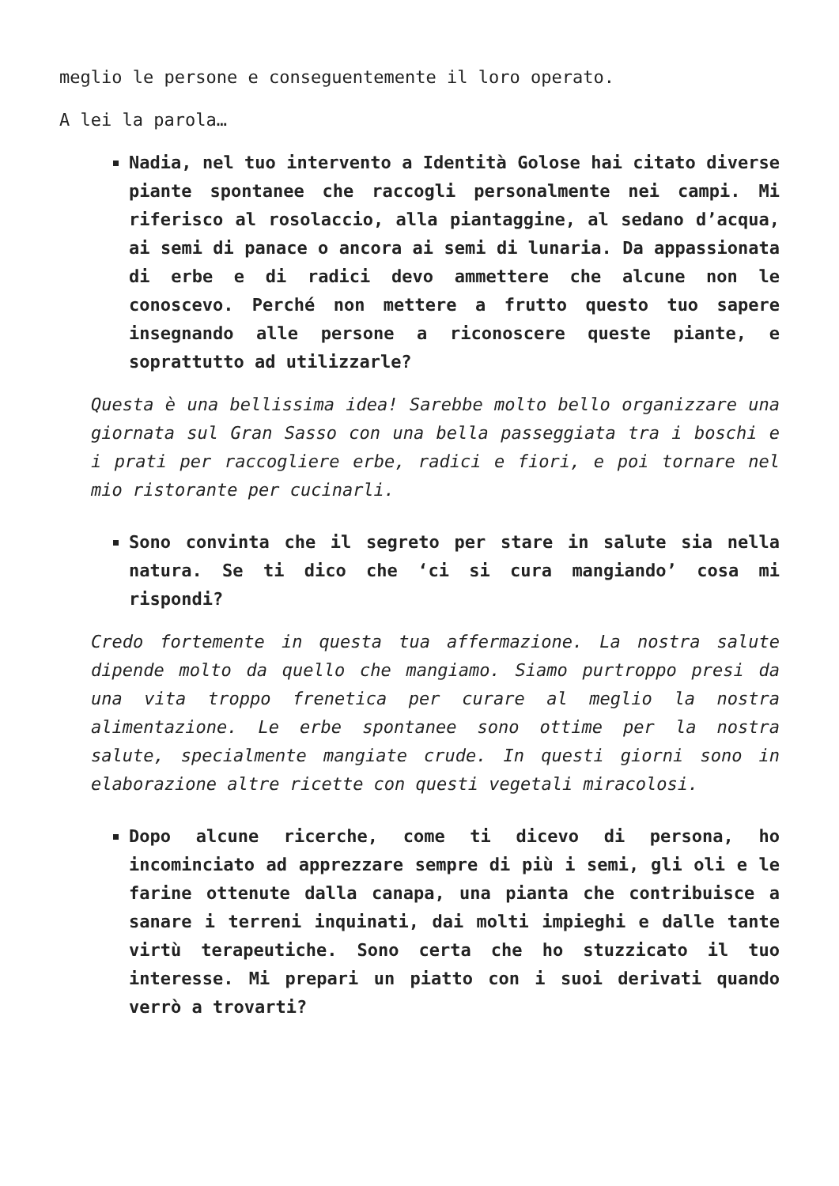meglio le persone e conseguentemente il loro operato.
A lei la parola…
Nadia, nel tuo intervento a Identità Golose hai citato diverse piante spontanee che raccogli personalmente nei campi. Mi riferisco al rosolaccio, alla piantaggine, al sedano d’acqua, ai semi di panace o ancora ai semi di lunaria. Da appassionata di erbe e di radici devo ammettere che alcune non le conoscevo. Perché non mettere a frutto questo tuo sapere insegnando alle persone a riconoscere queste piante, e soprattutto ad utilizzarle?
Questa è una bellissima idea! Sarebbe molto bello organizzare una giornata sul Gran Sasso con una bella passeggiata tra i boschi e i prati per raccogliere erbe, radici e fiori, e poi tornare nel mio ristorante per cucinarli.
Sono convinta che il segreto per stare in salute sia nella natura. Se ti dico che ‘ci si cura mangiando’ cosa mi rispondi?
Credo fortemente in questa tua affermazione. La nostra salute dipende molto da quello che mangiamo. Siamo purtroppo presi da una vita troppo frenetica per curare al meglio la nostra alimentazione. Le erbe spontanee sono ottime per la nostra salute, specialmente mangiate crude. In questi giorni sono in elaborazione altre ricette con questi vegetali miracolosi.
Dopo alcune ricerche, come ti dicevo di persona, ho incominciato ad apprezzare sempre di più i semi, gli oli e le farine ottenute dalla canapa, una pianta che contribuisce a sanare i terreni inquinati, dai molti impieghi e dalle tante virtù terapeutiche. Sono certa che ho stuzzicato il tuo interesse. Mi prepari un piatto con i suoi derivati quando verrò a trovarti?